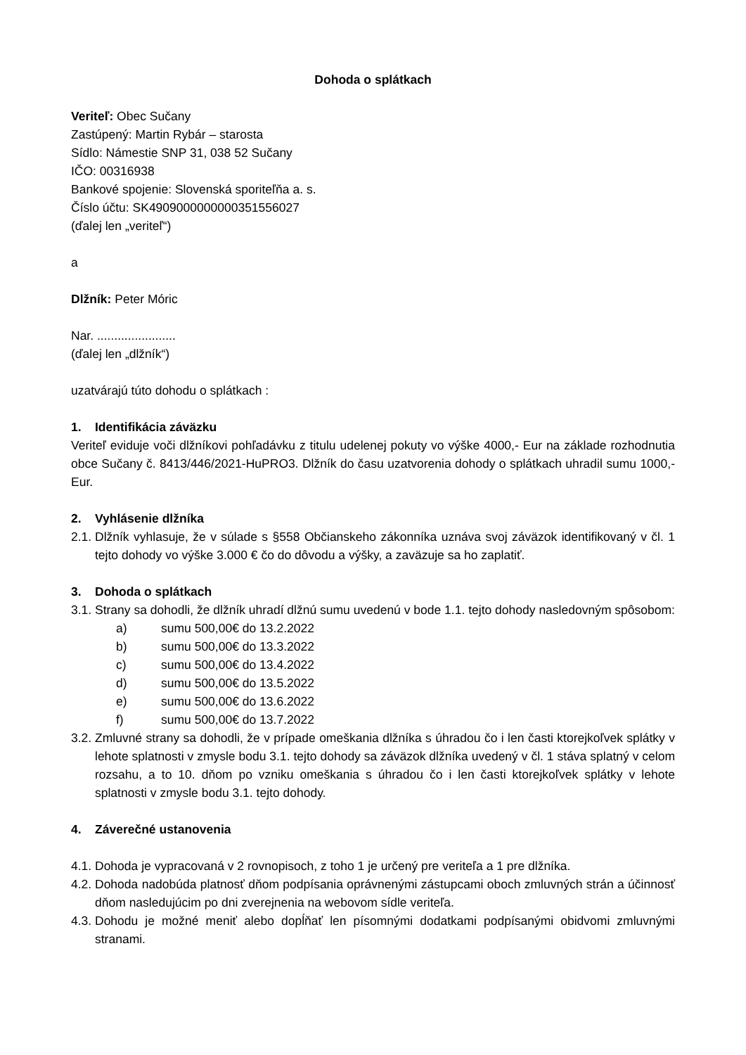Dohoda o splátkach
Veriteľ: Obec Sučany
Zastúpený: Martin Rybár – starosta
Sídlo: Námestie SNP 31, 038 52 Sučany
IČO: 00316938
Bankové spojenie: Slovenská sporiteľňa a. s.
Číslo účtu: SK4909000000000351556027
(ďalej len „veriteľ“)
a
Dlžník: Peter Móric
Nar. .......................
(ďalej len „dlžník“)
uzatvárajú túto dohodu o splátkach :
1. Identifikácia záväzku
Veriteľ eviduje voči dlžníkovi pohľadávku z titulu udelenej pokuty vo výške 4000,- Eur na základe rozhodnutia obce Sučany č. 8413/446/2021-HuPRO3. Dlžník do času uzatvorenia dohody o splátkach uhradil sumu 1000,- Eur.
2. Vyhlásenie dlžníka
2.1. Dlžník vyhlasuje, že v súlade s §558 Občianskeho zákonníka uznáva svoj záväzok identifikovaný v čl. 1 tejto dohody vo výške 3.000 € čo do dôvodu a výšky, a zaväzuje sa ho zaplatiť.
3. Dohoda o splátkach
3.1. Strany sa dohodli, že dlžník uhradí dlžnú sumu uvedenú v bode 1.1. tejto dohody nasledovným spôsobom:
a) sumu 500,00€ do 13.2.2022
b) sumu 500,00€ do 13.3.2022
c) sumu 500,00€ do 13.4.2022
d) sumu 500,00€ do 13.5.2022
e) sumu 500,00€ do 13.6.2022
f) sumu 500,00€ do 13.7.2022
3.2. Zmluvné strany sa dohodli, že v prípade omeškania dlžníka s úhradou čo i len časti ktorejkoľvek splátky v lehote splatnosti v zmysle bodu 3.1. tejto dohody sa záväzok dlžníka uvedený v čl. 1 stáva splatný v celom rozsahu, a to 10. dňom po vzniku omeškania s úhradou čo i len časti ktorejkoľvek splátky v lehote splatnosti v zmysle bodu 3.1. tejto dohody.
4. Záverečné ustanovenia
4.1. Dohoda je vypracovaná v 2 rovnopisoch, z toho 1 je určený pre veriteľa a 1 pre dlžníka.
4.2. Dohoda nadobúda platnosť dňom podpísania oprávnenými zástupcami oboch zmluvných strán a účinnosť dňom nasledujúcim po dni zverejnenia na webovom sídle veriteľa.
4.3. Dohodu je možné meniť alebo dopĺňať len písomnými dodatkami podpísanými obidvomi zmluvnými stranami.